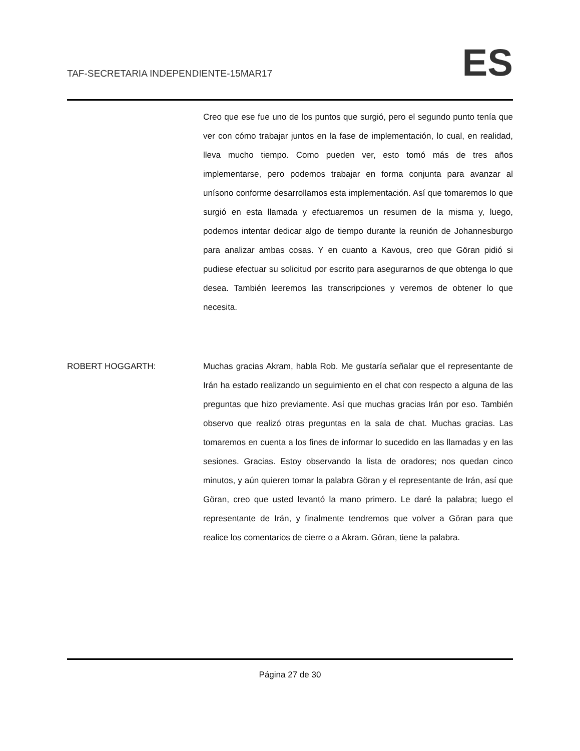TAF-SECRETARIA INDEPENDIENTE-15MAR17
ES
Creo que ese fue uno de los puntos que surgió, pero el segundo punto tenía que ver con cómo trabajar juntos en la fase de implementación, lo cual, en realidad, lleva mucho tiempo. Como pueden ver, esto tomó más de tres años implementarse, pero podemos trabajar en forma conjunta para avanzar al unísono conforme desarrollamos esta implementación. Así que tomaremos lo que surgió en esta llamada y efectuaremos un resumen de la misma y, luego, podemos intentar dedicar algo de tiempo durante la reunión de Johannesburgo para analizar ambas cosas. Y en cuanto a Kavous, creo que Göran pidió si pudiese efectuar su solicitud por escrito para asegurarnos de que obtenga lo que desea. También leeremos las transcripciones y veremos de obtener lo que necesita.
ROBERT HOGGARTH: Muchas gracias Akram, habla Rob. Me gustaría señalar que el representante de Irán ha estado realizando un seguimiento en el chat con respecto a alguna de las preguntas que hizo previamente. Así que muchas gracias Irán por eso. También observo que realizó otras preguntas en la sala de chat. Muchas gracias. Las tomaremos en cuenta a los fines de informar lo sucedido en las llamadas y en las sesiones. Gracias. Estoy observando la lista de oradores; nos quedan cinco minutos, y aún quieren tomar la palabra Göran y el representante de Irán, así que Göran, creo que usted levantó la mano primero. Le daré la palabra; luego el representante de Irán, y finalmente tendremos que volver a Göran para que realice los comentarios de cierre o a Akram. Göran, tiene la palabra.
Página 27 de 30